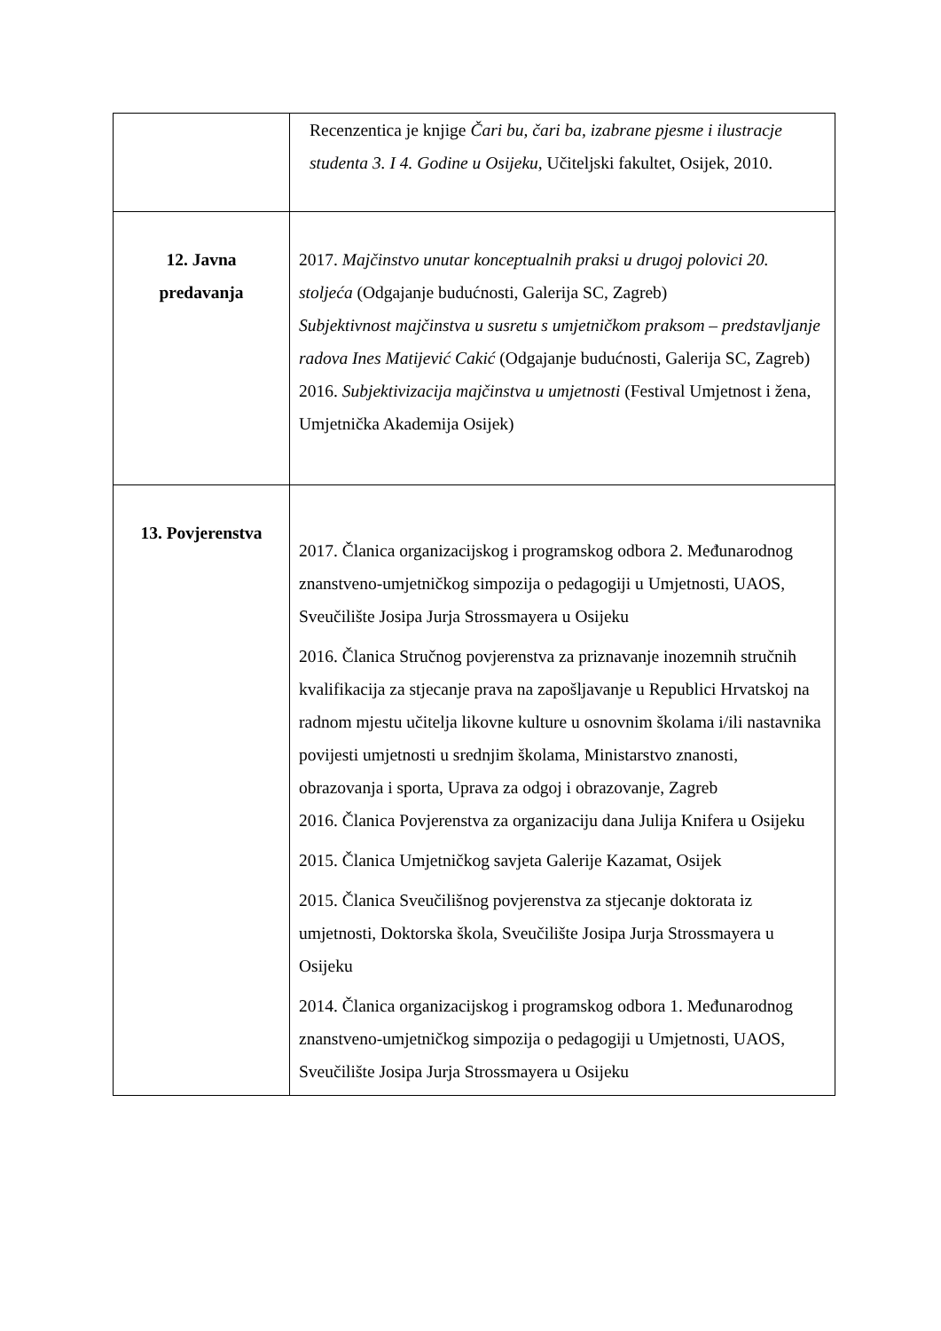| | Recenzentica je knjige Čari bu, čari ba, izabrane pjesme i ilustracje studenta 3. I 4. Godine u Osijeku, Učiteljski fakultet, Osijek, 2010. |
| 12. Javna predavanja | 2017. Majčinstvo unutar konceptualnih praksi u drugoj polovici 20. stoljeća (Odgajanje budućnosti, Galerija SC, Zagreb) Subjektivnost majčinstva u susretu s umjetničkom praksom – predstavljanje radova Ines Matijević Cakić (Odgajanje budućnosti, Galerija SC, Zagreb) 2016. Subjektivizacija majčinstva u umjetnosti (Festival Umjetnost i žena, Umjetnička Akademija Osijek) |
| 13. Povjerenstva | 2017. Članica organizacijskog i programskog odbora 2. Međunarodnog znanstveno-umjetničkog simpozija o pedagogiji u Umjetnosti, UAOS, Sveučilište Josipa Jurja Strossmayera u Osijeku 2016. Članica Stručnog povjerenstva za priznavanje inozemnih stručnih kvalifikacija za stjecanje prava na zapošljavanje u Republici Hrvatskoj na radnom mjestu učitelja likovne kulture u osnovnim školama i/ili nastavnika povijesti umjetnosti u srednjim školama, Ministarstvo znanosti, obrazovanja i sporta, Uprava za odgoj i obrazovanje, Zagreb 2016. Članica Povjerenstva za organizaciju dana Julija Knifera u Osijeku 2015. Članica Umjetničkog savjeta Galerije Kazamat, Osijek 2015. Članica Sveučilišnog povjerenstva za stjecanje doktorata iz umjetnosti, Doktorska škola, Sveučilište Josipa Jurja Strossmayera u Osijeku 2014. Članica organizacijskog i programskog odbora 1. Međunarodnog znanstveno-umjetničkog simpozija o pedagogiji u Umjetnosti, UAOS, Sveučilište Josipa Jurja Strossmayera u Osijeku |